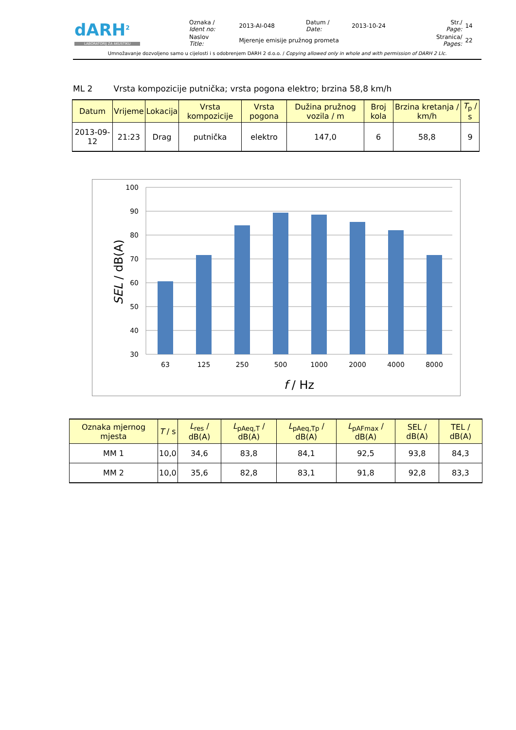| dARH<sup>2</sup> LABORATORIJ ZA AKUSTIKU | Oznaka / Ident no: | 2013-AI-048 | Datum / Date: | 2013-10-24 | Str./ Page: | 14 |
| | Naslov Title: | Mjerenje emisije pružnog prometa | | | Stranica/ Pages: | 22 |
Umnožavanje dozvoljeno samo u cijelosti i s odobrenjem DARH 2 d.o.o. / Copying allowed only in whole and with permission of DARH 2 Llc.
ML 2 Vrsta kompozicije putnička; vrsta pogona elektro; brzina 58,8 km/h
| Datum | Vrijeme | Lokacija | Vrsta kompozicije | Vrsta pogona | Dužina pružnog vozila / m | Broj kola | Brzina kretanja / km/h | T<sub>p</sub> / s |
| --- | --- | --- | --- | --- | --- | --- | --- | --- |
| 2013-09-12 | 21:23 | Drag | putnička | elektro | 147,0 | 6 | 58,8 | 9 |
100
90
80
70
60
50
40
30
63
125
250
500
1000
2000
4000
8000
f / Hz
SEL / dB(A)
| Oznaka mjernog mjesta | T / s | L<sub>res</sub> / dB(A) | L<sub>pAeq,T</sub> / dB(A) | L<sub>pAeq,Tp</sub> / dB(A) | L<sub>pAFmax</sub> / dB(A) | SEL / dB(A) | TEL / dB(A) |
| --- | --- | --- | --- | --- | --- | --- | --- |
| MM 1 | 10,0 | 34,6 | 83,8 | 84,1 | 92,5 | 93,8 | 84,3 |
| MM 2 | 10,0 | 35,6 | 82,8 | 83,1 | 91,8 | 92,8 | 83,3 |